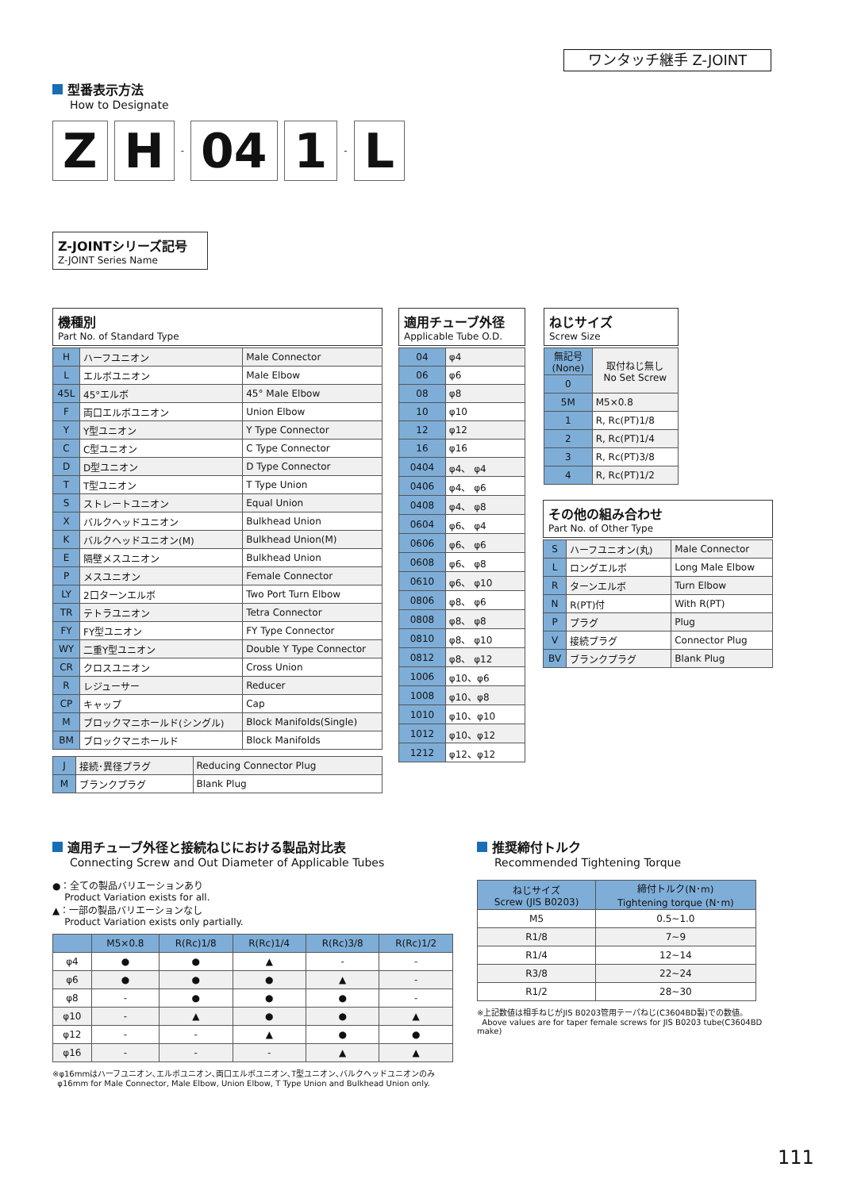ワンタッチ継手 Z-JOINT
型番表示方法
How to Designate
Z H - 04 1 - L
Z-JOINTシリーズ記号
Z-JOINT Series Name
機種別
Part No. of Standard Type
| H | ハーフユニオン | Male Connector |
| L | エルボユニオン | Male Elbow |
| 45L | 45°エルボ | 45° Male Elbow |
| F | 両口エルボユニオン | Union Elbow |
| Y | Y型ユニオン | Y Type Connector |
| C | C型ユニオン | C Type Connector |
| D | D型ユニオン | D Type Connector |
| T | T型ユニオン | T Type Union |
| S | ストレートユニオン | Equal Union |
| X | バルクヘッドユニオン | Bulkhead Union |
| K | バルクヘッドユニオン(M) | Bulkhead Union(M) |
| E | 隔壁メスユニオン | Bulkhead Union |
| P | メスユニオン | Female Connector |
| LY | 2口ターンエルボ | Two Port Turn Elbow |
| TR | テトラユニオン | Tetra Connector |
| FY | FY型ユニオン | FY Type Connector |
| WY | 二重Y型ユニオン | Double Y Type Connector |
| CR | クロスユニオン | Cross Union |
| R | レジューサー | Reducer |
| CP | キャップ | Cap |
| M | ブロックマニホールド(シングル) | Block Manifolds(Single) |
| BM | ブロックマニホールド | Block Manifolds |
| J | 接続･異径プラグ | Reducing Connector Plug |
| M | ブランクプラグ | Blank Plug |
適用チューブ外径
Applicable Tube O.D.
| 04 | φ4 |
| 06 | φ6 |
| 08 | φ8 |
| 10 | φ10 |
| 12 | φ12 |
| 16 | φ16 |
| 0404 | φ4、 φ4 |
| 0406 | φ4、 φ6 |
| 0408 | φ4、 φ8 |
| 0604 | φ6、 φ4 |
| 0606 | φ6、 φ6 |
| 0608 | φ6、 φ8 |
| 0610 | φ6、 φ10 |
| 0806 | φ8、 φ6 |
| 0808 | φ8、 φ8 |
| 0810 | φ8、 φ10 |
| 0812 | φ8、 φ12 |
| 1006 | φ10、φ6 |
| 1008 | φ10、φ8 |
| 1010 | φ10、φ10 |
| 1012 | φ10、φ12 |
| 1212 | φ12、φ12 |
ねじサイズ
Screw Size
| 無記号 (None) | 取付ねじ無し No Set Screw |
| 0 | |
| 5M | M5×0.8 |
| 1 | R, Rc(PT)1/8 |
| 2 | R, Rc(PT)1/4 |
| 3 | R, Rc(PT)3/8 |
| 4 | R, Rc(PT)1/2 |
その他の組み合わせ
Part No. of Other Type
| S | ハーフユニオン(丸) | Male Connector |
| L | ロングエルボ | Long Male Elbow |
| R | ターンエルボ | Turn Elbow |
| N | R(PT)付 | With R(PT) |
| P | プラグ | Plug |
| V | 接続プラグ | Connector Plug |
| BV | ブランクプラグ | Blank Plug |
適用チューブ外径と接続ねじにおける製品対比表
Connecting Screw and Out Diameter of Applicable Tubes
●：全ての製品バリエーションあり
Product Variation exists for all.
▲：一部の製品バリエーションなし
Product Variation exists only partially.
| | M5×0.8 | R(Rc)1/8 | R(Rc)1/4 | R(Rc)3/8 | R(Rc)1/2 |
| φ4 | ● | ● | ▲ | - | - |
| φ6 | ● | ● | ● | ▲ | - |
| φ8 | - | ● | ● | ● | - |
| φ10 | - | ▲ | ● | ● | ▲ |
| φ12 | - | - | ▲ | ● | ● |
| φ16 | - | - | - | ▲ | ▲ |
※φ16mmはハーフユニオン､エルボユニオン､両口エルボユニオン､T型ユニオン､バルクヘッドユニオンのみ
φ16mm for Male Connector, Male Elbow, Union Elbow, T Type Union and Bulkhead Union only.
推奨締付トルク
Recommended Tightening Torque
| ねじサイズ Screw (JIS B0203) | 締付トルク(N･m) Tightening torque (N･m) |
| M5 | 0.5~1.0 |
| R1/8 | 7~9 |
| R1/4 | 12~14 |
| R3/8 | 22~24 |
| R1/2 | 28~30 |
※上記数値は相手ねじがJIS B0203管用テーパねじ(C3604BD製)での数値。
Above values are for taper female screws for JIS B0203 tube(C3604BD make)
111